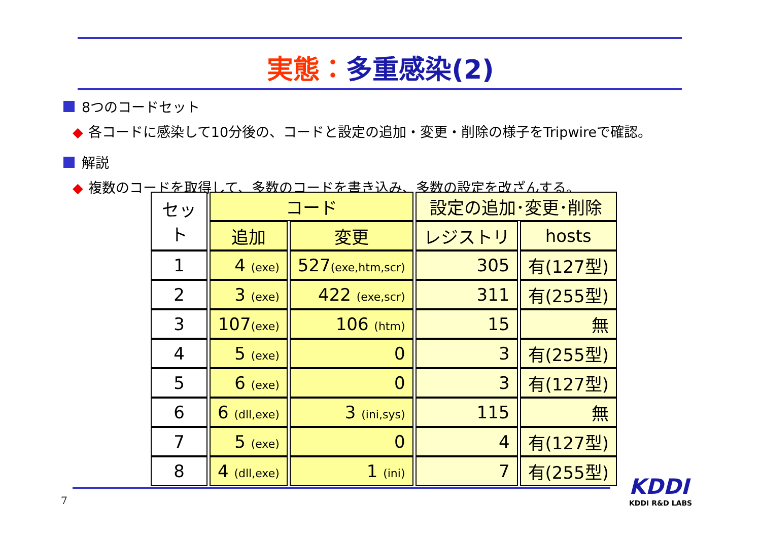実態：多重感染(2)
8つのコードセット
◆ 各コードに感染して10分後の、コードと設定の追加・変更・削除の様子をTripwireで確認。
解説
◆ 複数のコードを取得して、多数のコードを書き込み、多数の設定を改ざんする。
| セット | コード | | 設定の追加･変更･削除 | |
| --- | --- | --- | --- | --- |
| | 追加 | 変更 | レジストリ | hosts |
| 1 | 4 (exe) | 527 (exe,htm,scr) | 305 | 有(127型) |
| 2 | 3 (exe) | 422 (exe,scr) | 311 | 有(255型) |
| 3 | 107 (exe) | 106 (htm) | 15 | 無 |
| 4 | 5 (exe) | 0 | 3 | 有(255型) |
| 5 | 6 (exe) | 0 | 3 | 有(127型) |
| 6 | 6 (dll,exe) | 3 (ini,sys) | 115 | 無 |
| 7 | 5 (exe) | 0 | 4 | 有(127型) |
| 8 | 4 (dll,exe) | 1 (ini) | 7 | 有(255型) |
7
KDDI
KDDI R&D LABS